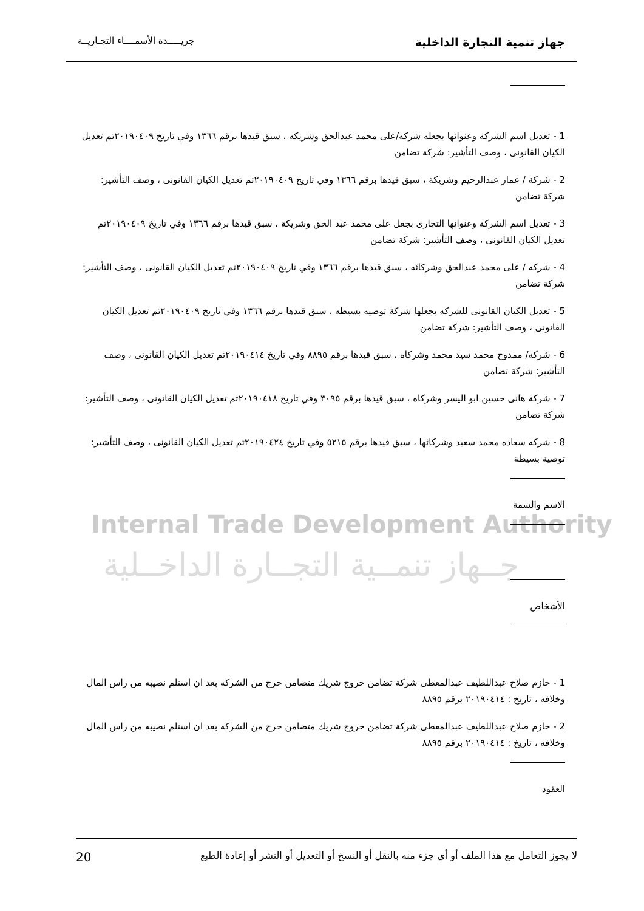جهاز تنمية التجارة الداخلية جريـــــدة الأسمــــاء التجـاريــة
Internal Trade Development Authority
جــهاز تنمــية التجــارة الداخــلية
1 - تعديل اسم الشركه وعنوانها بجعله شركه/على محمد عبدالحق وشريكه ، سبق قيدها برقم ١٣٦٦ وفي تاريخ ٢٠١٩٠٤٠٩تم تعديل الكيان القانونى ، وصف التأشير: شركة تضامن
2 - شركة / عمار عبدالرحيم وشريكة ، سبق قيدها برقم ١٣٦٦ وفي تاريخ ٢٠١٩٠٤٠٩تم تعديل الكيان القانونى ، وصف التأشير: شركة تضامن
3 - تعديل اسم الشركة وعنوانها التجارى بجعل على محمد عبد الحق وشريكة ، سبق قيدها برقم ١٣٦٦ وفي تاريخ ٢٠١٩٠٤٠٩تم تعديل الكيان القانونى ، وصف التأشير: شركة تضامن
4 - شركه / على محمد عبدالحق وشركائه ، سبق قيدها برقم ١٣٦٦ وفي تاريخ ٢٠١٩٠٤٠٩تم تعديل الكيان القانونى ، وصف التأشير: شركة تضامن
5 - تعديل الكيان القانونى للشركه بجعلها شركة توصيه بسيطه ، سبق قيدها برقم ١٣٦٦ وفي تاريخ ٢٠١٩٠٤٠٩تم تعديل الكيان القانونى ، وصف التأشير: شركة تضامن
6 - شركه/ ممدوح محمد سيد محمد وشركاه ، سبق قيدها برقم ٨٨٩٥ وفي تاريخ ٢٠١٩٠٤١٤تم تعديل الكيان القانونى ، وصف التأشير: شركة تضامن
7 - شركة هانى حسين ابو اليسر وشركاه ، سبق قيدها برقم ٣٠٩٥ وفي تاريخ ٢٠١٩٠٤١٨تم تعديل الكيان القانونى ، وصف التأشير: شركة تضامن
8 - شركه سعاده محمد سعيد وشركائها ، سبق قيدها برقم ٥٢١٥ وفي تاريخ ٢٠١٩٠٤٢٤تم تعديل الكيان القانونى ، وصف التأشير: توصية بسيطة
الاسم والسمة
الأشخاص
1 - حازم صلاح عبداللطيف عبدالمعطى شركة تضامن خروج شريك متضامن خرج من الشركه بعد ان استلم نصيبه من راس المال وخلافه ، تاريخ : ٢٠١٩٠٤١٤ برقم ٨٨٩٥
2 - حازم صلاح عبداللطيف عبدالمعطى شركة تضامن خروج شريك متضامن خرج من الشركه بعد ان استلم نصيبه من راس المال وخلافه ، تاريخ : ٢٠١٩٠٤١٤ برقم ٨٨٩٥
العقود
لا يجوز التعامل مع هذا الملف أو أي جزء منه بالنقل أو النسخ أو التعديل أو النشر أو إعادة الطبع 20